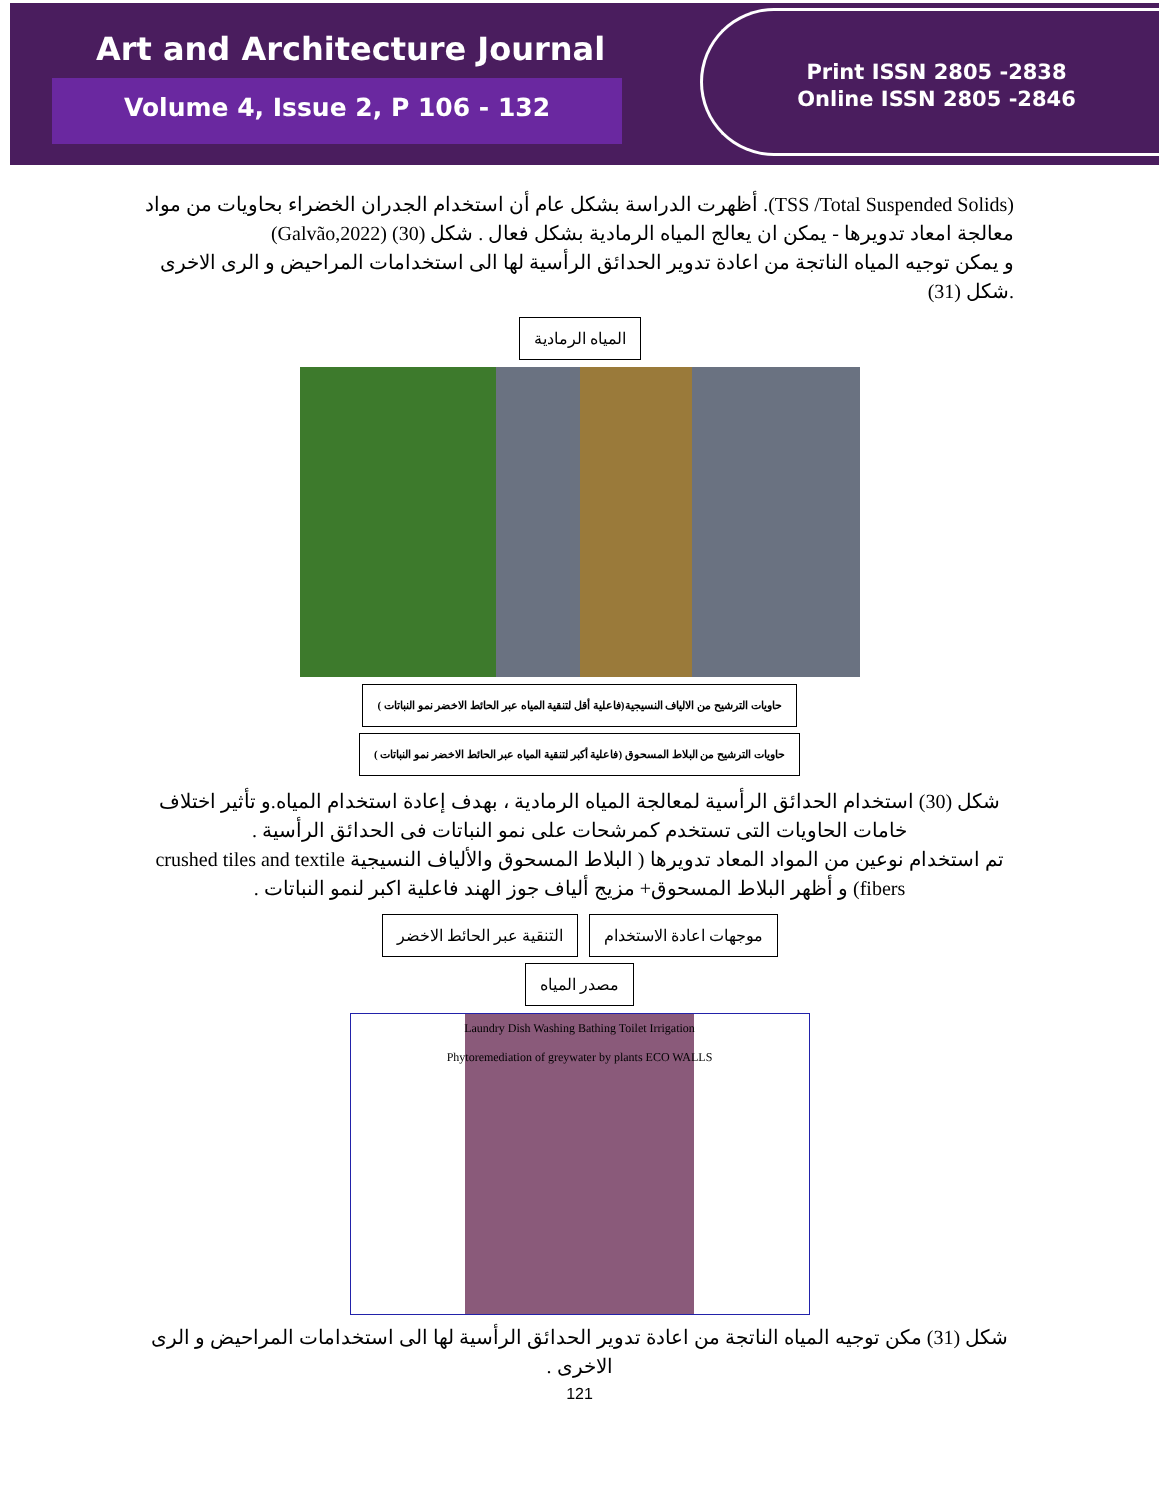Art and Architecture Journal
Volume 4, Issue 2, P 106 - 132
Print ISSN 2805 -2838
Online ISSN 2805 -2846
(TSS /Total Suspended Solids). أظهرت الدراسة بشكل عام أن استخدام الجدران الخضراء بحاويات من مواد معالجة امعاد تدويرها - يمكن ان يعالج المياه الرمادية بشكل فعال . شكل (30) (Galvão,2022)
و يمكن توجيه المياه الناتجة من اعادة تدوير الحدائق الرأسية لها الى استخدامات المراحيض و الرى الاخرى .شكل (31)
المياه الرمادية
حاويات الترشيح من الالياف النسيجية(فاعلية أقل لتنقية المياه عبر الحائط الاخضر نمو النباتات )
حاويات الترشيح من البلاط المسحوق (فاعلية أكبر لتنقية المياه عبر الحائط الاخضر نمو النباتات )
شكل (30) استخدام الحدائق الرأسية لمعالجة المياه الرمادية ، بهدف إعادة استخدام المياه.و تأثير اختلاف خامات الحاويات التى تستخدم كمرشحات على نمو النباتات فى الحدائق الرأسية .
تم استخدام نوعين من المواد المعاد تدويرها ( البلاط المسحوق والألياف النسيجية crushed tiles and textile fibers) و أظهر البلاط المسحوق+ مزيج ألياف جوز الهند فاعلية اكبر لنمو النباتات .
موجهات اعادة الاستخدام التنقية عبر الحائط الاخضر مصدر المياه
Laundry Dish Washing Bathing Toilet Irrigation
Phytoremediation of greywater by plants ECO WALLS
شكل (31) مكن توجيه المياه الناتجة من اعادة تدوير الحدائق الرأسية لها الى استخدامات المراحيض و الرى الاخرى .
121